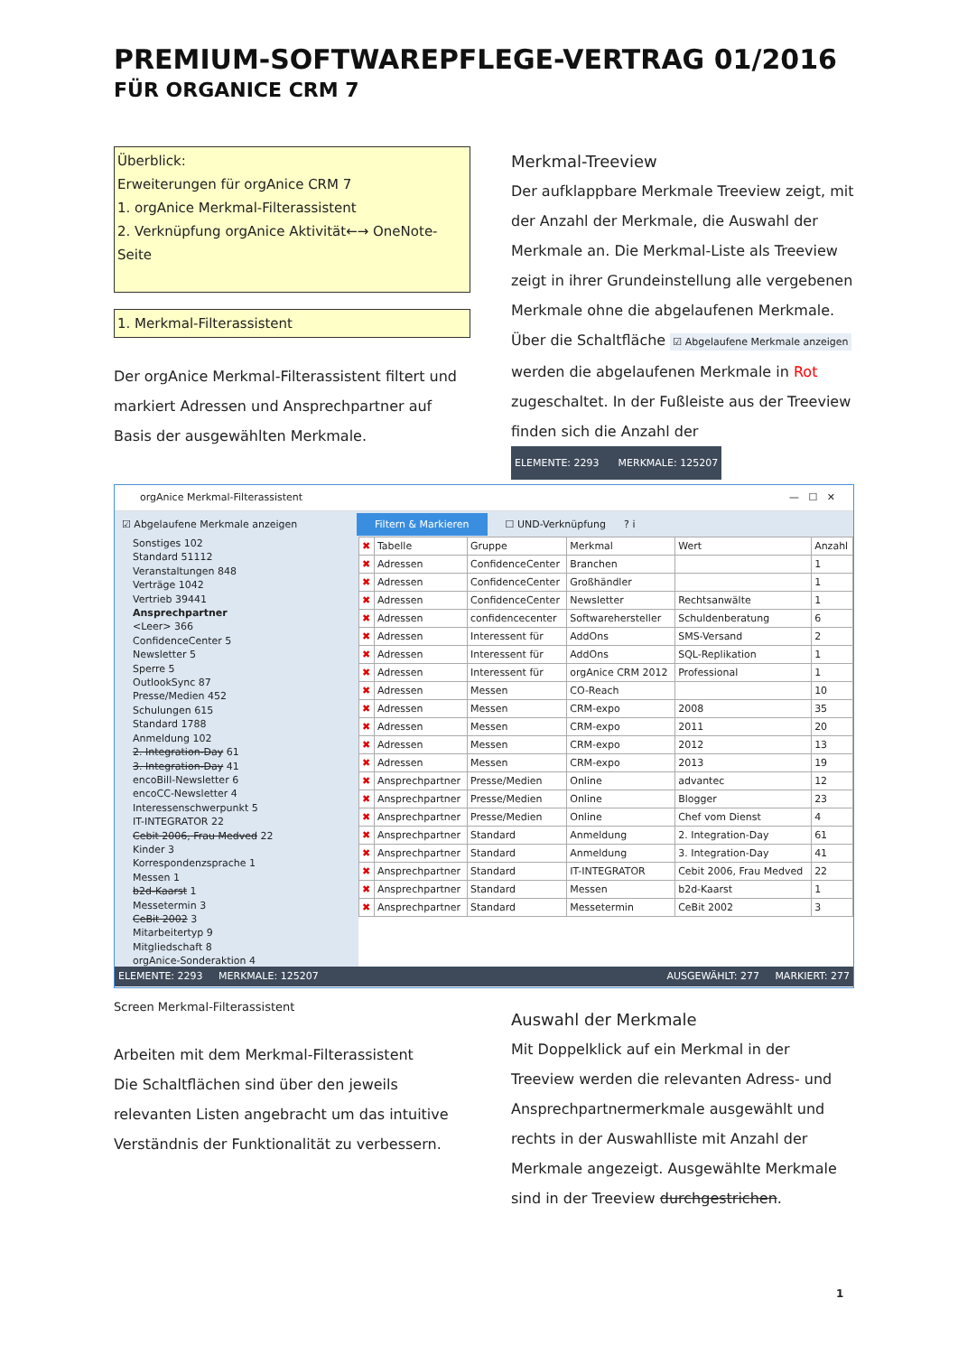PREMIUM-SOFTWAREPFLEGE-VERTRAG 01/2016
FÜR ORGANICE CRM 7
Überblick:
Erweiterungen für orgAnice CRM 7
1. orgAnice Merkmal-Filterassistent
2. Verknüpfung orgAnice Aktivität←→ OneNote-Seite
1. Merkmal-Filterassistent
Der orgAnice Merkmal-Filterassistent filtert und markiert Adressen und Ansprechpartner auf Basis der ausgewählten Merkmale.
Merkmal-Treeview
Der aufklappbare Merkmale Treeview zeigt, mit der Anzahl der Merkmale, die Auswahl der Merkmale an. Die Merkmal-Liste als Treeview zeigt in ihrer Grundeinstellung alle vergebenen Merkmale ohne die abgelaufenen Merkmale.
Über die Schaltfläche ☑ Abgelaufene Merkmale anzeigen werden die abgelaufenen Merkmale in Rot zugeschaltet. In der Fußleiste aus der Treeview finden sich die Anzahl der
ELEMENTE: 2293 MERKMALE: 125207
orgAnice Merkmal-Filterassistent — ☐ ✕
☑ Abgelaufene Merkmale anzeigen Filtern & Markieren ☐ UND-Verknüpfung? i
Sonstiges 102
Standard 51112
Veranstaltungen 848
Verträge 1042
Vertrieb 39441
Ansprechpartner
<Leer> 366
ConfidenceCenter 5
Newsletter 5
Sperre 5
OutlookSync 87
Presse/Medien 452
Schulungen 615
Standard 1788
Anmeldung 102
2. Integration-Day 61
3. Integration-Day 41
encoBill-Newsletter 6
encoCC-Newsletter 4
Interessenschwerpunkt 5
IT-INTEGRATOR 22
Cebit 2006, Frau Medved 22
Kinder 3
Korrespondenzsprache 1
Messen 1
b2d-Kaarst 1
Messetermin 3
CeBit 2002 3
Mitarbeitertyp 9
Mitgliedschaft 8
orgAnice-Sonderaktion 4
| ✖ | Tabelle | Gruppe | Merkmal | Wert | Anzahl |
| --- | --- | --- | --- | --- | --- |
| ✖ | Adressen | ConfidenceCenter | Branchen | | 1 |
| ✖ | Adressen | ConfidenceCenter | Großhändler | | 1 |
| ✖ | Adressen | ConfidenceCenter | Newsletter | Rechtsanwälte | 1 |
| ✖ | Adressen | confidencecenter | Softwarehersteller | Schuldenberatung | 6 |
| ✖ | Adressen | Interessent für | AddOns | SMS-Versand | 2 |
| ✖ | Adressen | Interessent für | AddOns | SQL-Replikation | 1 |
| ✖ | Adressen | Interessent für | orgAnice CRM 2012 | Professional | 1 |
| ✖ | Adressen | Messen | CO-Reach | | 10 |
| ✖ | Adressen | Messen | CRM-expo | 2008 | 35 |
| ✖ | Adressen | Messen | CRM-expo | 2011 | 20 |
| ✖ | Adressen | Messen | CRM-expo | 2012 | 13 |
| ✖ | Adressen | Messen | CRM-expo | 2013 | 19 |
| ✖ | Ansprechpartner | Presse/Medien | Online | advantec | 12 |
| ✖ | Ansprechpartner | Presse/Medien | Online | Blogger | 23 |
| ✖ | Ansprechpartner | Presse/Medien | Online | Chef vom Dienst | 4 |
| ✖ | Ansprechpartner | Standard | Anmeldung | 2. Integration-Day | 61 |
| ✖ | Ansprechpartner | Standard | Anmeldung | 3. Integration-Day | 41 |
| ✖ | Ansprechpartner | Standard | IT-INTEGRATOR | Cebit 2006, Frau Medved | 22 |
| ✖ | Ansprechpartner | Standard | Messen | b2d-Kaarst | 1 |
| ✖ | Ansprechpartner | Standard | Messetermin | CeBit 2002 | 3 |
ELEMENTE: 2293 MERKMALE: 125207 AUSGEWÄHLT: 277 MARKIERT: 277
Screen Merkmal-Filterassistent
Arbeiten mit dem Merkmal-Filterassistent
Die Schaltflächen sind über den jeweils relevanten Listen angebracht um das intuitive Verständnis der Funktionalität zu verbessern.
Auswahl der Merkmale
Mit Doppelklick auf ein Merkmal in der Treeview werden die relevanten Adress- und Ansprechpartnermerkmale ausgewählt und rechts in der Auswahlliste mit Anzahl der Merkmale angezeigt. Ausgewählte Merkmale sind in der Treeview durchgestrichen.
1